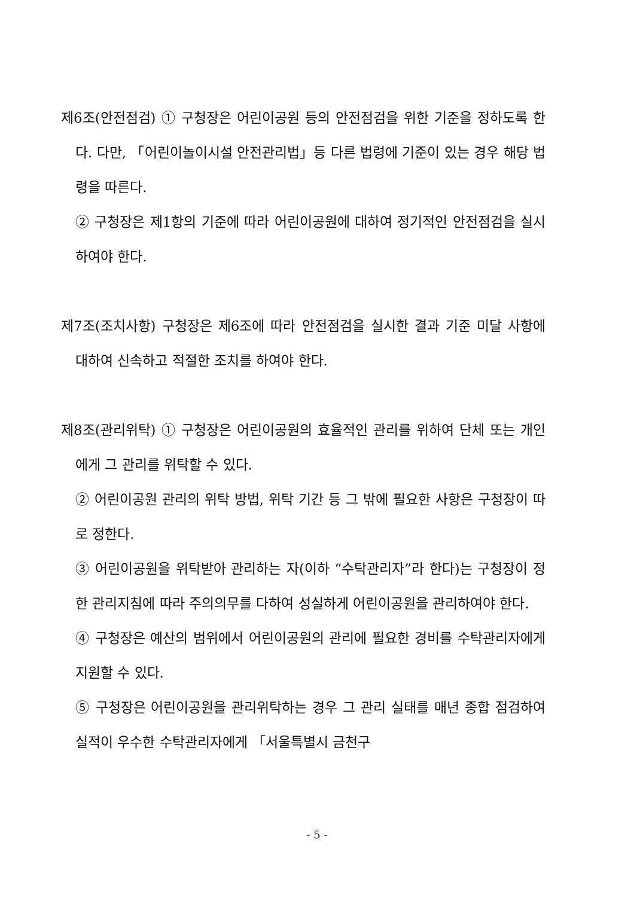제6조(안전점검) ① 구청장은 어린이공원 등의 안전점검을 위한 기준을 정하도록 한다. 다만, 「어린이놀이시설 안전관리법」등 다른 법령에 기준이 있는 경우 해당 법령을 따른다.
② 구청장은 제1항의 기준에 따라 어린이공원에 대하여 정기적인 안전점검을 실시하여야 한다.
제7조(조치사항) 구청장은 제6조에 따라 안전점검을 실시한 결과 기준 미달 사항에 대하여 신속하고 적절한 조치를 하여야 한다.
제8조(관리위탁) ① 구청장은 어린이공원의 효율적인 관리를 위하여 단체 또는 개인에게 그 관리를 위탁할 수 있다.
② 어린이공원 관리의 위탁 방법, 위탁 기간 등 그 밖에 필요한 사항은 구청장이 따로 정한다.
③ 어린이공원을 위탁받아 관리하는 자(이하 “수탁관리자”라 한다)는 구청장이 정한 관리지침에 따라 주의의무를 다하여 성실하게 어린이공원을 관리하여야 한다.
④ 구청장은 예산의 범위에서 어린이공원의 관리에 필요한 경비를 수탁관리자에게 지원할 수 있다.
⑤ 구청장은 어린이공원을 관리위탁하는 경우 그 관리 실태를 매년 종합 점검하여 실적이 우수한 수탁관리자에게 「서울특별시 금천구
- 5 -